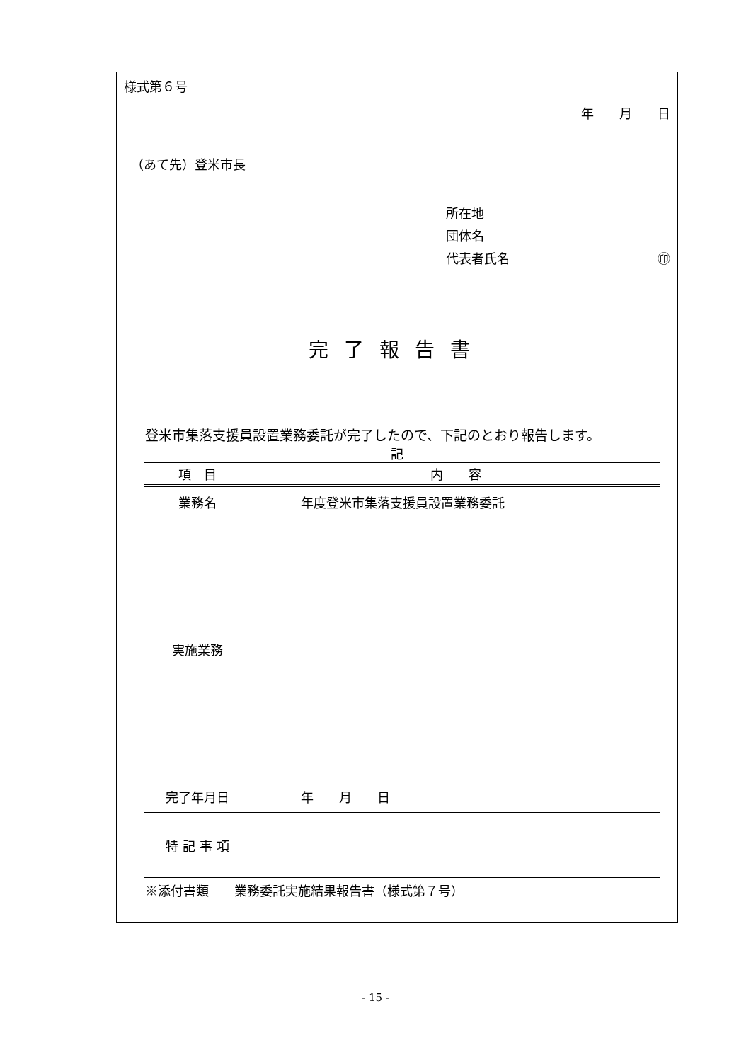様式第６号
年　　月　　日
（あて先）登米市長
所在地
団体名
代表者氏名 ㊞
完了報告書
登米市集落支援員設置業務委託が完了したので、下記のとおり報告します。
記
| 項 目 | 内 容 |
| --- | --- |
| 業務名 | 年度登米市集落支援員設置業務委託 |
| 実施業務 | |
| 完了年月日 | 年 月 日 |
| 特 記 事 項 | |
※添付書類　　業務委託実施結果報告書（様式第７号）
- 15 -